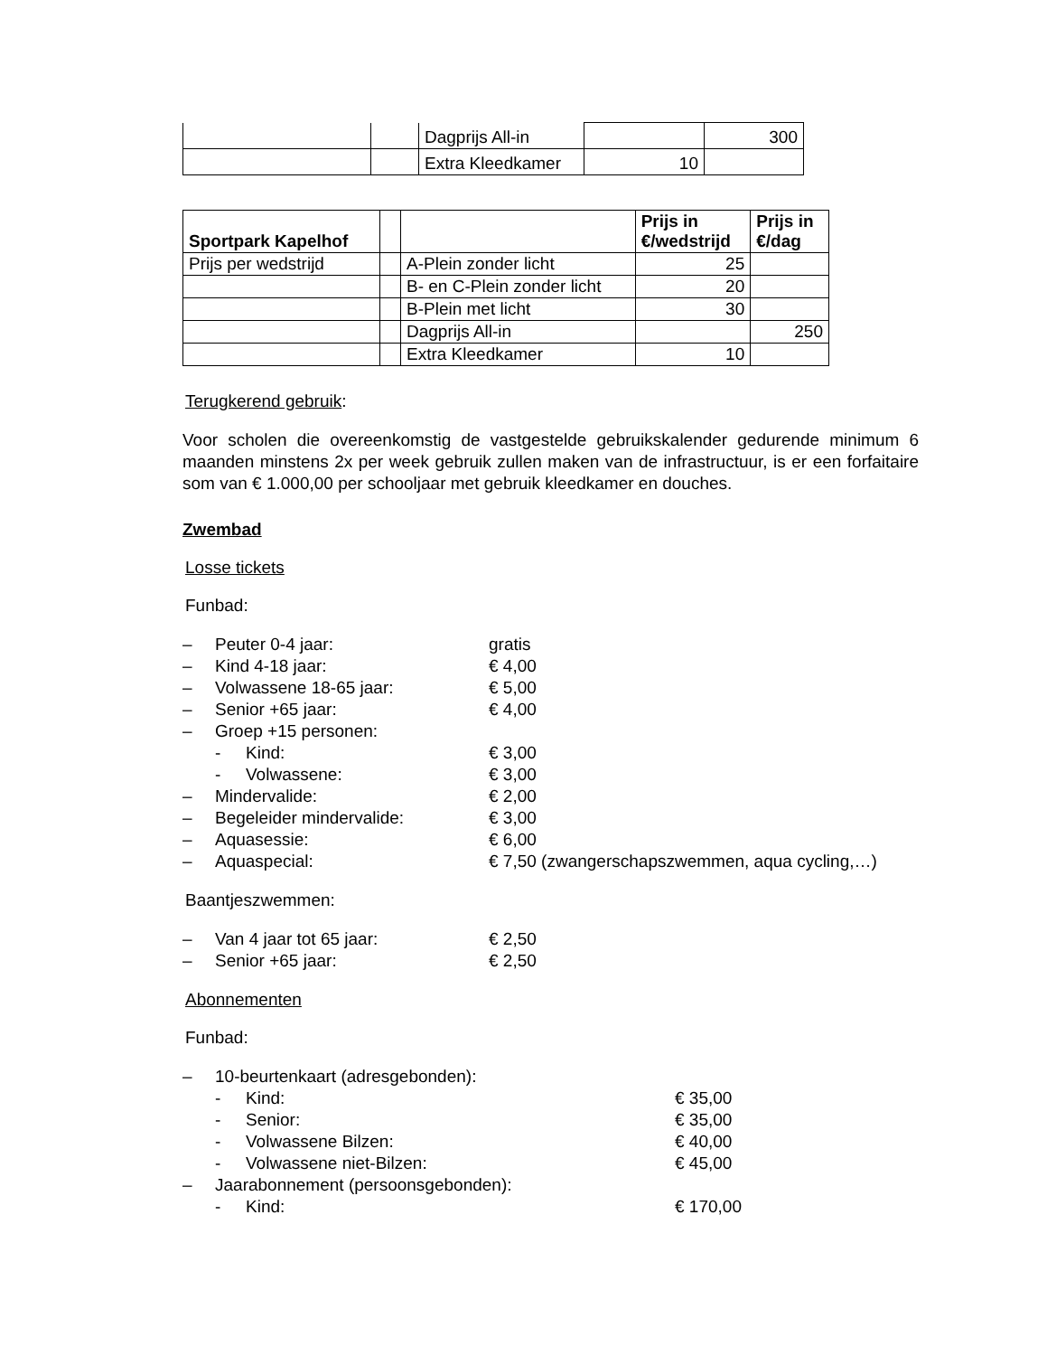| | | Dagprijs All-in | | 300 |
| | | Extra Kleedkamer | 10 | |
| Sportpark Kapelhof | | | Prijs in €/wedstrijd | Prijs in €/dag |
| --- | --- | --- | --- | --- |
| Prijs per wedstrijd | | A-Plein zonder licht | 25 | |
| | | B- en C-Plein zonder licht | 20 | |
| | | B-Plein met licht | 30 | |
| | | Dagprijs All-in | | 250 |
| | | Extra Kleedkamer | 10 | |
Terugkerend gebruik:
Voor scholen die overeenkomstig de vastgestelde gebruikskalender gedurende minimum 6 maanden minstens 2x per week gebruik zullen maken van de infrastructuur, is er een forfaitaire som van € 1.000,00 per schooljaar met gebruik kleedkamer en douches.
Zwembad
Losse tickets
Funbad:
– Peuter 0-4 jaar: gratis
– Kind 4-18 jaar: € 4,00
– Volwassene 18-65 jaar: € 5,00
– Senior +65 jaar: € 4,00
– Groep +15 personen:
- Kind: € 3,00
- Volwassene: € 3,00
– Mindervalide: € 2,00
– Begeleider mindervalide: € 3,00
– Aquasessie: € 6,00
– Aquaspecial: € 7,50 (zwangerschapszwemmen, aqua cycling,…)
Baantjeszwemmen:
– Van 4 jaar tot 65 jaar: € 2,50
– Senior +65 jaar: € 2,50
Abonnementen
Funbad:
– 10-beurtenkaart (adresgebonden):
- Kind: € 35,00
- Senior: € 35,00
- Volwassene Bilzen: € 40,00
- Volwassene niet-Bilzen: € 45,00
– Jaarabonnement (persoonsgebonden):
- Kind: € 170,00